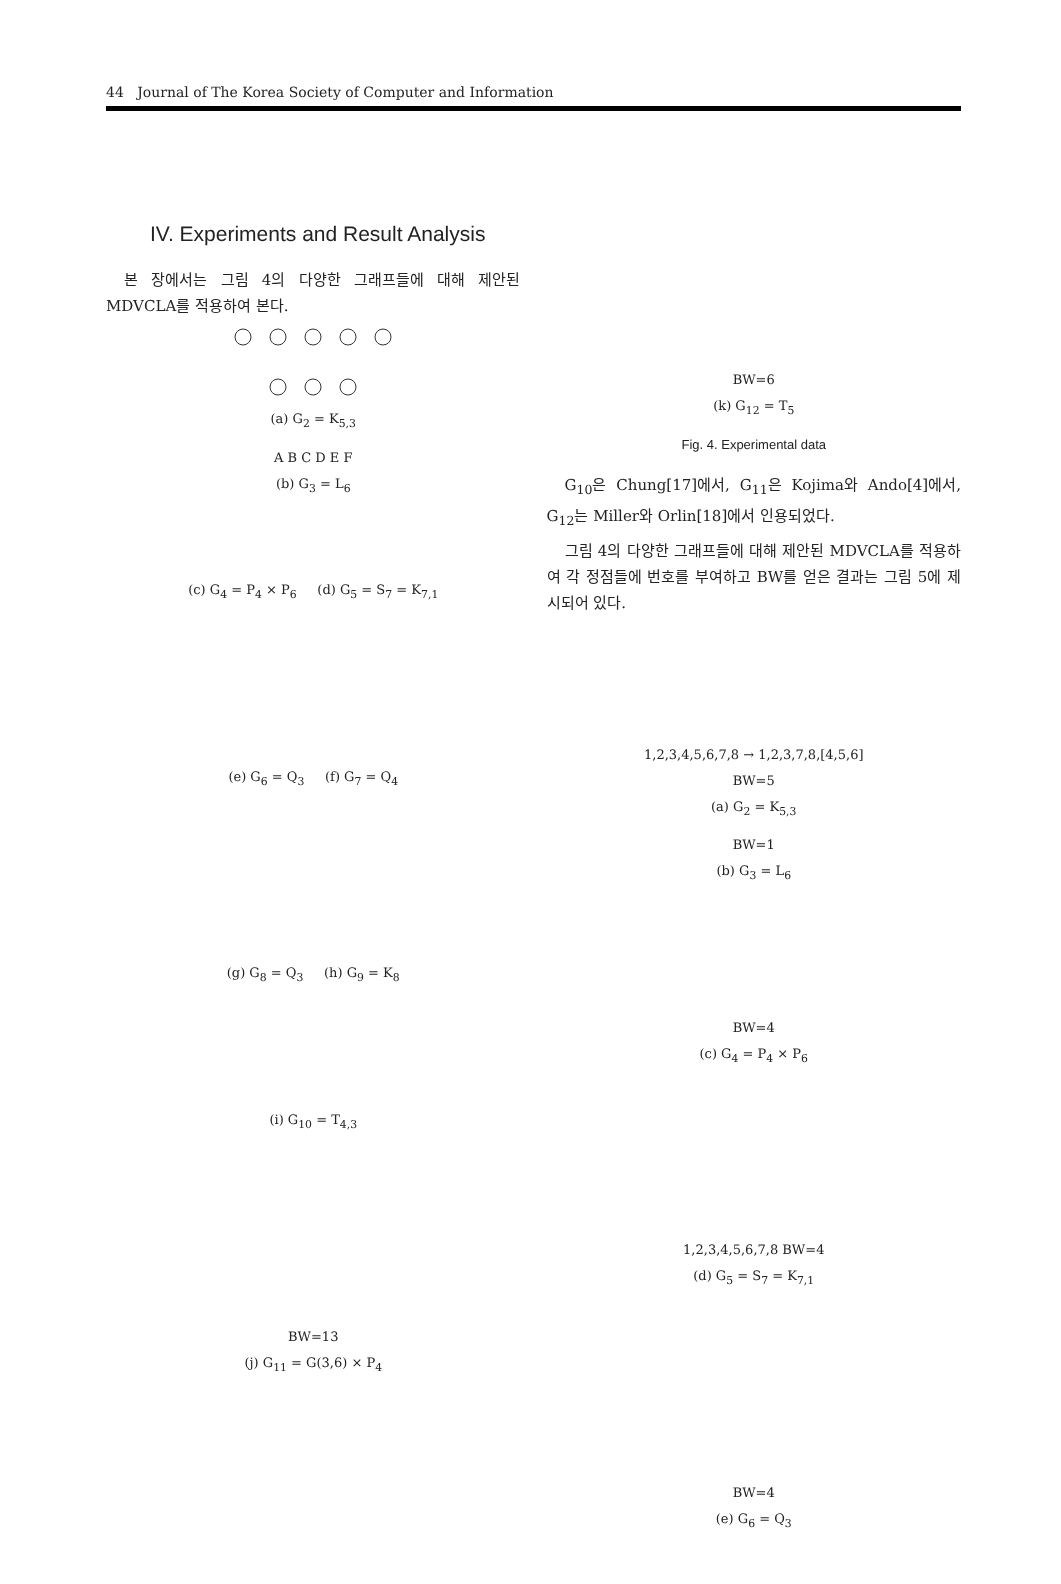44 Journal of The Korea Society of Computer and Information
IV. Experiments and Result Analysis
본 장에서는 그림 4의 다양한 그래프들에 대해 제안된 MDVCLA를 적용하여 본다.
(a) G<sub>2</sub> = K<sub>5,3</sub>
A B C D E F
(b) G<sub>3</sub> = L<sub>6</sub>
(c) G<sub>4</sub> = P<sub>4</sub> × P<sub>6</sub> (d) G<sub>5</sub> = S<sub>7</sub> = K<sub>7,1</sub>
(e) G<sub>6</sub> = Q<sub>3</sub> (f) G<sub>7</sub> = Q<sub>4</sub>
(g) G<sub>8</sub> = Q<sub>3</sub> (h) G<sub>9</sub> = K<sub>8</sub>
(i) G<sub>10</sub> = T<sub>4,3</sub>
BW=13
(j) G<sub>11</sub> = G(3,6) × P<sub>4</sub>
BW=6
(k) G<sub>12</sub> = T<sub>5</sub>
Fig. 4. Experimental data
G<sub>10</sub>은 Chung[17]에서, G<sub>11</sub>은 Kojima와 Ando[4]에서, G<sub>12</sub>는 Miller와 Orlin[18]에서 인용되었다.
그림 4의 다양한 그래프들에 대해 제안된 MDVCLA를 적용하여 각 정점들에 번호를 부여하고 BW를 얻은 결과는 그림 5에 제시되어 있다.
1,2,3,4,5,6,7,8 → 1,2,3,7,8,[4,5,6]
BW=5
(a) G<sub>2</sub> = K<sub>5,3</sub>
BW=1
(b) G<sub>3</sub> = L<sub>6</sub>
BW=4
(c) G<sub>4</sub> = P<sub>4</sub> × P<sub>6</sub>
1,2,3,4,5,6,7,8 BW=4
(d) G<sub>5</sub> = S<sub>7</sub> = K<sub>7,1</sub>
BW=4
(e) G<sub>6</sub> = Q<sub>3</sub>